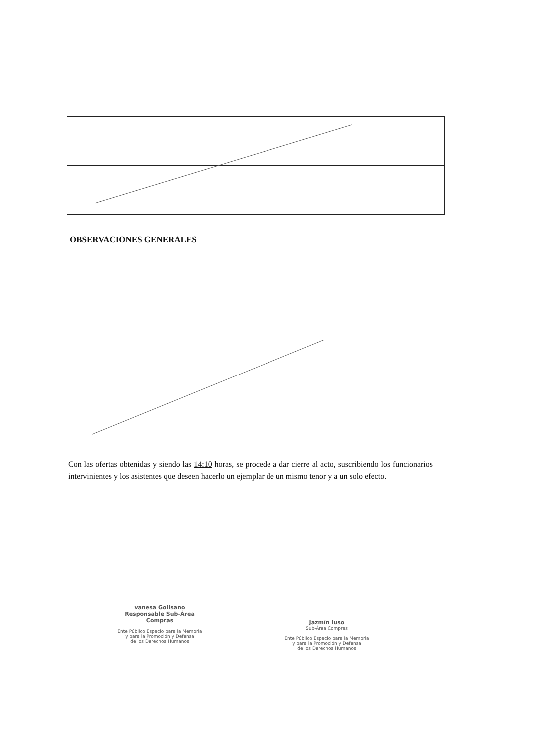OBSERVACIONES GENERALES
Con las ofertas obtenidas y siendo las 14:10 horas, se procede a dar cierre al acto, suscribiendo los funcionarios intervinientes y los asistentes que deseen hacerlo un ejemplar de un mismo tenor y a un solo efecto.
vanesa Golisano
Responsable Sub-Área Compras
Ente Público Espacio para la Memoria
y para la Promoción y Defensa
de los Derechos Humanos
Jazmín Iuso
Sub-Área Compras
Ente Público Espacio para la Memoria
y para la Promoción y Defensa
de los Derechos Humanos